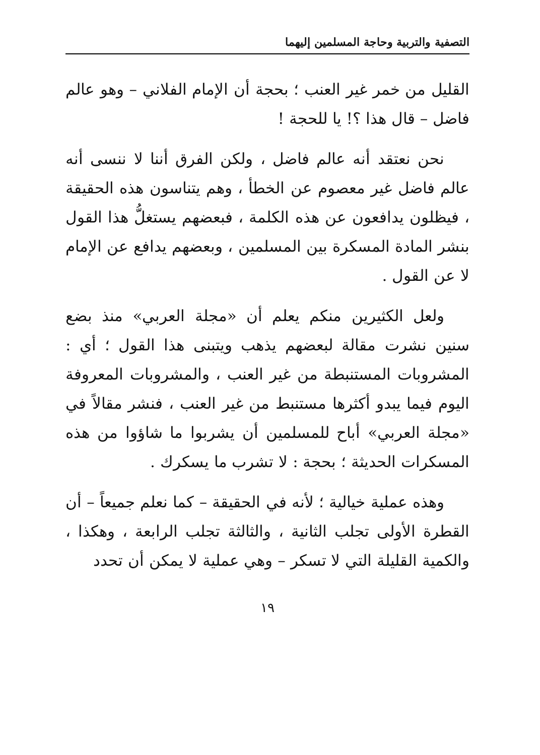التصفية والتربية وحاجة المسلمين إليهما
القليل من خمر غير العنب ؛ بحجة أن الإمام الفلاني – وهو عالم فاضل – قال هذا ؟! يا للحجة !
نحن نعتقد أنه عالم فاضل ، ولكن الفرق أننا لا ننسى أنه عالم فاضل غير معصوم عن الخطأ ، وهم يتناسون هذه الحقيقة ، فيظلون يدافعون عن هذه الكلمة ، فبعضهم يستغلُّ هذا القول بنشر المادة المسكرة بين المسلمين ، وبعضهم يدافع عن الإمام لا عن القول .
ولعل الكثيرين منكم يعلم أن «مجلة العربي» منذ بضع سنين نشرت مقالة لبعضهم يذهب ويتبنى هذا القول ؛ أي : المشروبات المستنبطة من غير العنب ، والمشروبات المعروفة اليوم فيما يبدو أكثرها مستنبط من غير العنب ، فنشر مقالاً في «مجلة العربي» أباح للمسلمين أن يشربوا ما شاؤوا من هذه المسكرات الحديثة ؛ بحجة : لا تشرب ما يسكرك .
وهذه عملية خيالية ؛ لأنه في الحقيقة – كما نعلم جميعاً – أن القطرة الأولى تجلب الثانية ، والثالثة تجلب الرابعة ، وهكذا ، والكمية القليلة التي لا تسكر – وهي عملية لا يمكن أن تحدد
١٩